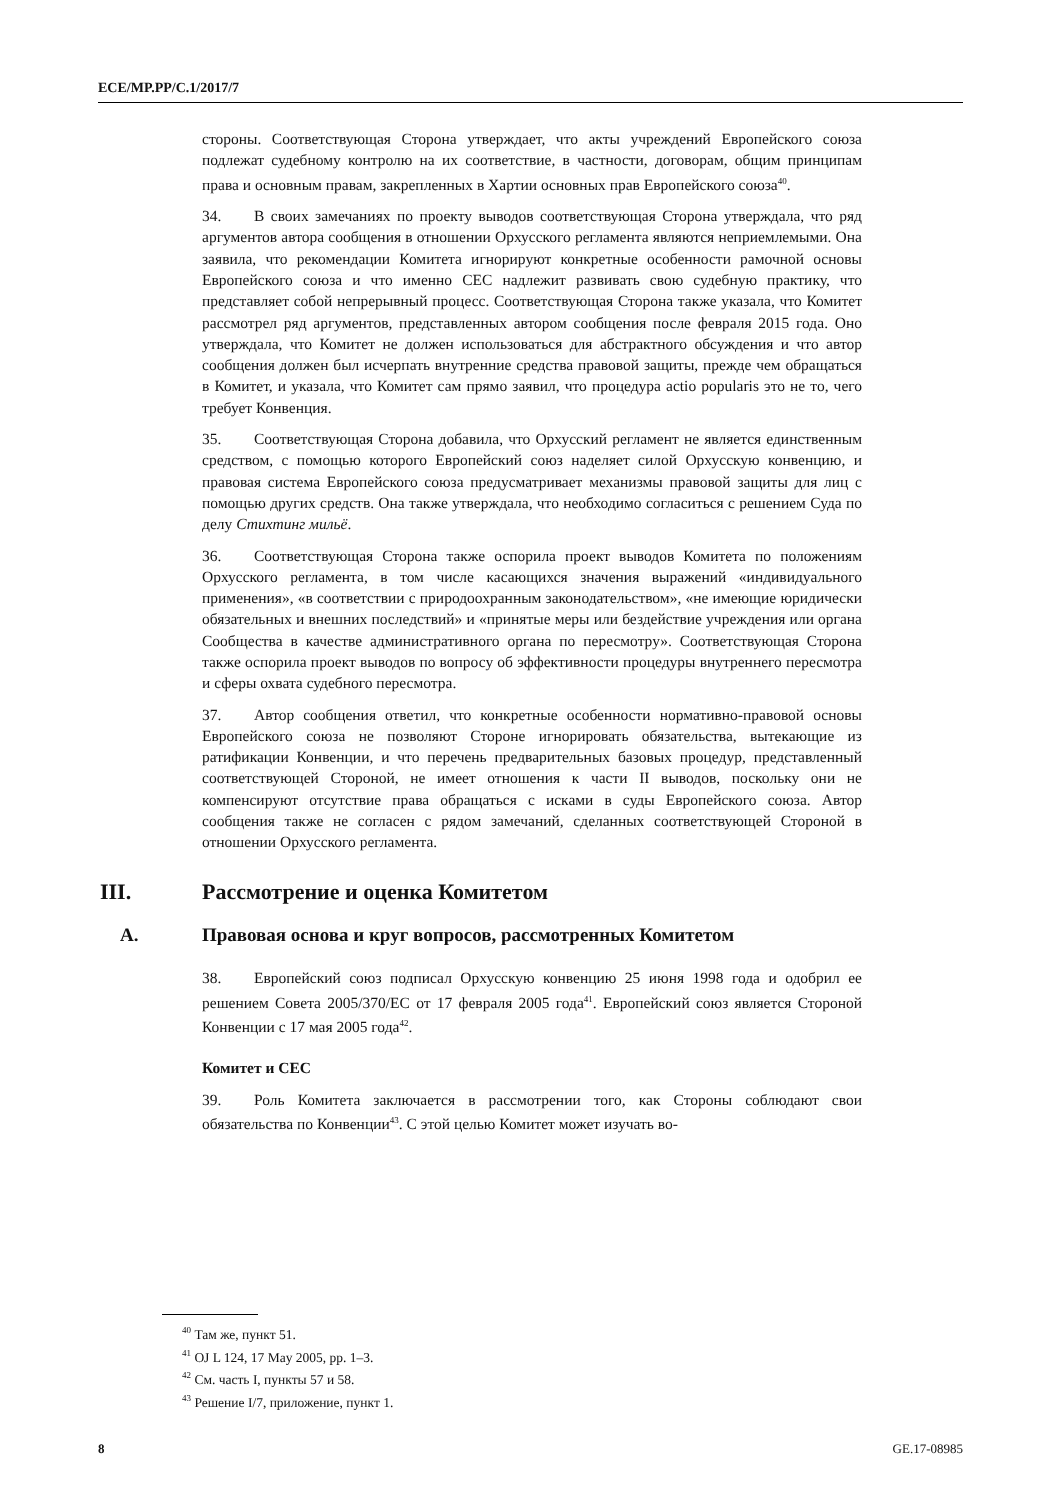ECE/MP.PP/C.1/2017/7
стороны. Соответствующая Сторона утверждает, что акты учреждений Европейского союза подлежат судебному контролю на их соответствие, в частности, договорам, общим принципам права и основным правам, закрепленных в Хартии основных прав Европейского союза<sup>40</sup>.
34. В своих замечаниях по проекту выводов соответствующая Сторона утверждала, что ряд аргументов автора сообщения в отношении Орхусского регламента являются неприемлемыми. Она заявила, что рекомендации Комитета игнорируют конкретные особенности рамочной основы Европейского союза и что именно CEC надлежит развивать свою судебную практику, что представляет собой непрерывный процесс. Соответствующая Сторона также указала, что Комитет рассмотрел ряд аргументов, представленных автором сообщения после февраля 2015 года. Оно утверждала, что Комитет не должен использоваться для абстрактного обсуждения и что автор сообщения должен был исчерпать внутренние средства правовой защиты, прежде чем обращаться в Комитет, и указала, что Комитет сам прямо заявил, что процедура actio popularis это не то, чего требует Конвенция.
35. Соответствующая Сторона добавила, что Орхусский регламент не является единственным средством, с помощью которого Европейский союз наделяет силой Орхусскую конвенцию, и правовая система Европейского союза предусматривает механизмы правовой защиты для лиц с помощью других средств. Она также утверждала, что необходимо согласиться с решением Суда по делу Стихтинг мильё.
36. Соответствующая Сторона также оспорила проект выводов Комитета по положениям Орхусского регламента, в том числе касающихся значения выражений «индивидуального применения», «в соответствии с природоохранным законодательством», «не имеющие юридически обязательных и внешних последствий» и «принятые меры или бездействие учреждения или органа Сообщества в качестве административного органа по пересмотру». Соответствующая Сторона также оспорила проект выводов по вопросу об эффективности процедуры внутреннего пересмотра и сферы охвата судебного пересмотра.
37. Автор сообщения ответил, что конкретные особенности нормативно-правовой основы Европейского союза не позволяют Стороне игнорировать обязательства, вытекающие из ратификации Конвенции, и что перечень предварительных базовых процедур, представленный соответствующей Стороной, не имеет отношения к части II выводов, поскольку они не компенсируют отсутствие права обращаться с исками в суды Европейского союза. Автор сообщения также не согласен с рядом замечаний, сделанных соответствующей Стороной в отношении Орхусского регламента.
III. Рассмотрение и оценка Комитетом
A. Правовая основа и круг вопросов, рассмотренных Комитетом
38. Европейский союз подписал Орхусскую конвенцию 25 июня 1998 года и одобрил ее решением Совета 2005/370/EC от 17 февраля 2005 года<sup>41</sup>. Европейский союз является Стороной Конвенции с 17 мая 2005 года<sup>42</sup>.
Комитет и CEC
39. Роль Комитета заключается в рассмотрении того, как Стороны соблюдают свои обязательства по Конвенции<sup>43</sup>. С этой целью Комитет может изучать во-
<sup>40</sup> Там же, пункт 51.
<sup>41</sup> OJ L 124, 17 May 2005, pp. 1–3.
<sup>42</sup> См. часть I, пункты 57 и 58.
<sup>43</sup> Решение I/7, приложение, пункт 1.
8 GE.17-08985